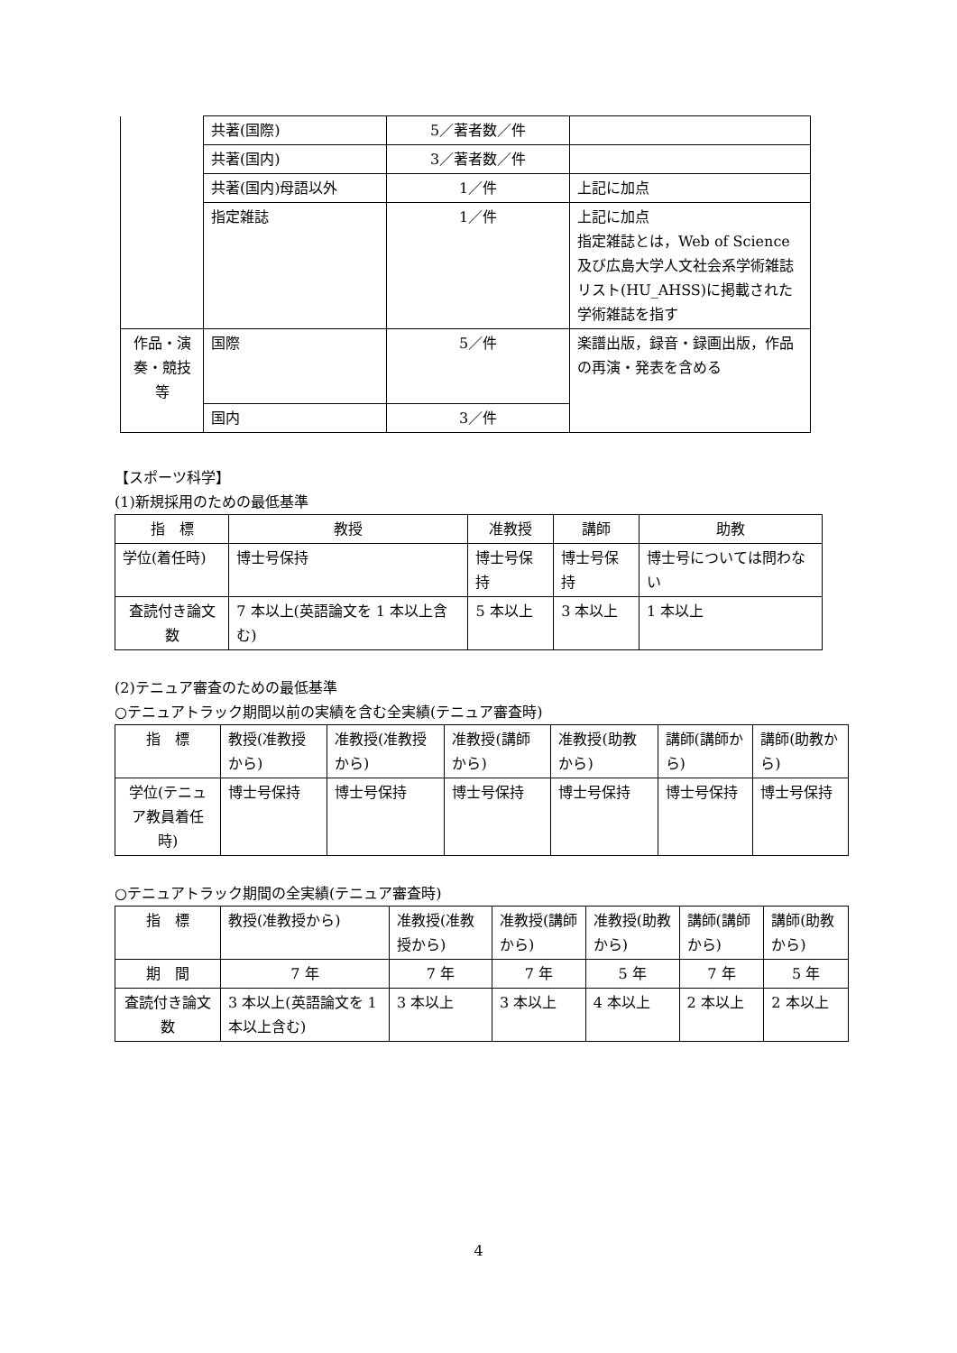| | 共著(国際) | 5／著者数／件 | |
| | 共著(国内) | 3／著者数／件 | |
| | 共著(国内)母語以外 | 1／件 | 上記に加点 |
| | 指定雑誌 | 1／件 | 上記に加点 指定雑誌とは，Web of Science及び広島大学人文社会系学術雑誌リスト(HU_AHSS)に掲載された学術雑誌を指す |
| 作品・演奏・競技等 | 国際 | 5／件 | 楽譜出版，録音・録画出版，作品の再演・発表を含める |
| | 国内 | 3／件 | |
【スポーツ科学】
(1)新規採用のための最低基準
| 指 標 | 教授 | 准教授 | 講師 | 助教 |
| 学位(着任時) | 博士号保持 | 博士号保持 | 博士号保持 | 博士号については問わない |
| 査読付き論文数 | 7 本以上(英語論文を 1 本以上含む) | 5 本以上 | 3 本以上 | 1 本以上 |
(2)テニュア審査のための最低基準
○テニュアトラック期間以前の実績を含む全実績(テニュア審査時)
| 指 標 | 教授(准教授から) | 准教授(准教授から) | 准教授(講師から) | 准教授(助教から) | 講師(講師から) | 講師(助教から) |
| 学位(テニュア教員着任時) | 博士号保持 | 博士号保持 | 博士号保持 | 博士号保持 | 博士号保持 | 博士号保持 |
○テニュアトラック期間の全実績(テニュア審査時)
| 指 標 | 教授(准教授から) | 准教授(准教授から) | 准教授(講師から) | 准教授(助教から) | 講師(講師から) | 講師(助教から) |
| 期 間 | 7 年 | 7 年 | 7 年 | 5 年 | 7 年 | 5 年 |
| 査読付き論文数 | 3 本以上(英語論文を 1 本以上含む) | 3 本以上 | 3 本以上 | 4 本以上 | 2 本以上 | 2 本以上 |
4